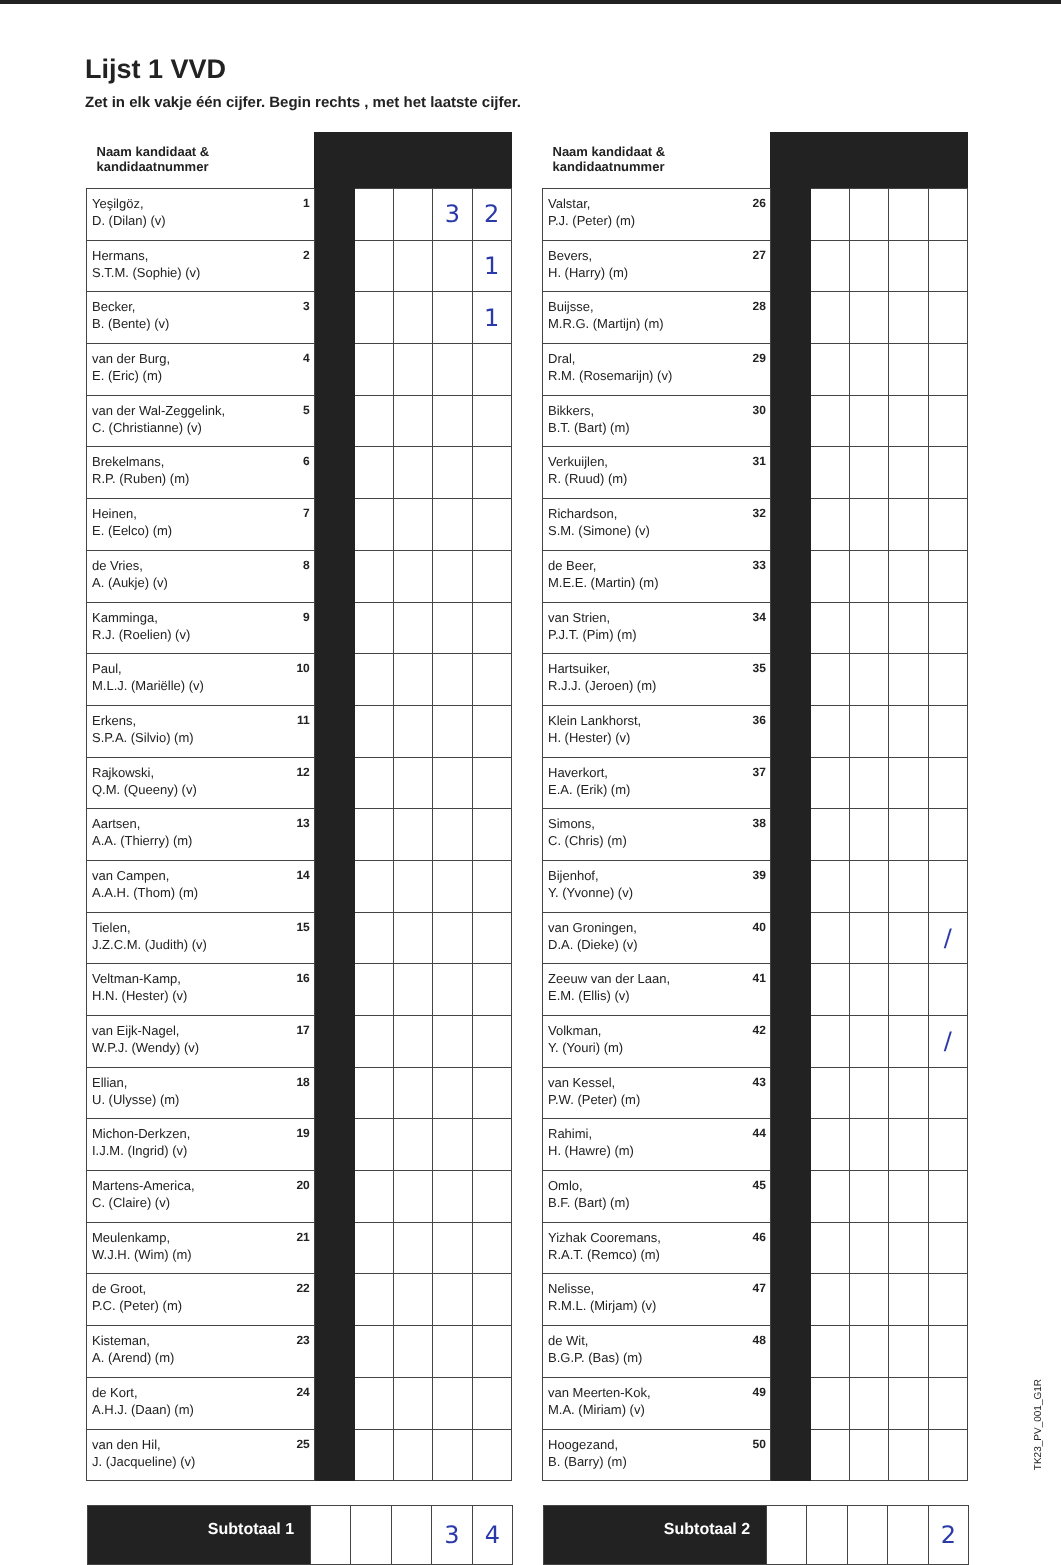Lijst 1 VVD
Zet in elk vakje één cijfer. Begin rechts , met het laatste cijfer.
| Naam kandidaat & kandidaatnummer | | | | | |
| --- | --- | --- | --- | --- | --- |
| 1 Yeşilgöz, D. (Dilan) (v) | | | | 3 | 2 |
| 2 Hermans, S.T.M. (Sophie) (v) | | | | | 1 |
| 3 Becker, B. (Bente) (v) | | | | | 1 |
| 4 van der Burg, E. (Eric) (m) | | | | | |
| 5 van der Wal-Zeggelink, C. (Christianne) (v) | | | | | |
| 6 Brekelmans, R.P. (Ruben) (m) | | | | | |
| 7 Heinen, E. (Eelco) (m) | | | | | |
| 8 de Vries, A. (Aukje) (v) | | | | | |
| 9 Kamminga, R.J. (Roelien) (v) | | | | | |
| 10 Paul, M.L.J. (Mariëlle) (v) | | | | | |
| 11 Erkens, S.P.A. (Silvio) (m) | | | | | |
| 12 Rajkowski, Q.M. (Queeny) (v) | | | | | |
| 13 Aartsen, A.A. (Thierry) (m) | | | | | |
| 14 van Campen, A.A.H. (Thom) (m) | | | | | |
| 15 Tielen, J.Z.C.M. (Judith) (v) | | | | | |
| 16 Veltman-Kamp, H.N. (Hester) (v) | | | | | |
| 17 van Eijk-Nagel, W.P.J. (Wendy) (v) | | | | | |
| 18 Ellian, U. (Ulysse) (m) | | | | | |
| 19 Michon-Derkzen, I.J.M. (Ingrid) (v) | | | | | |
| 20 Martens-America, C. (Claire) (v) | | | | | |
| 21 Meulenkamp, W.J.H. (Wim) (m) | | | | | |
| 22 de Groot, P.C. (Peter) (m) | | | | | |
| 23 Kisteman, A. (Arend) (m) | | | | | |
| 24 de Kort, A.H.J. (Daan) (m) | | | | | |
| 25 van den Hil, J. (Jacqueline) (v) | | | | | |
| Naam kandidaat & kandidaatnummer | | | | | |
| --- | --- | --- | --- | --- | --- |
| 26 Valstar, P.J. (Peter) (m) | | | | | |
| 27 Bevers, H. (Harry) (m) | | | | | |
| 28 Buijsse, M.R.G. (Martijn) (m) | | | | | |
| 29 Dral, R.M. (Rosemarijn) (v) | | | | | |
| 30 Bikkers, B.T. (Bart) (m) | | | | | |
| 31 Verkuijlen, R. (Ruud) (m) | | | | | |
| 32 Richardson, S.M. (Simone) (v) | | | | | |
| 33 de Beer, M.E.E. (Martin) (m) | | | | | |
| 34 van Strien, P.J.T. (Pim) (m) | | | | | |
| 35 Hartsuiker, R.J.J. (Jeroen) (m) | | | | | |
| 36 Klein Lankhorst, H. (Hester) (v) | | | | | |
| 37 Haverkort, E.A. (Erik) (m) | | | | | |
| 38 Simons, C. (Chris) (m) | | | | | |
| 39 Bijenhof, Y. (Yvonne) (v) | | | | | |
| 40 van Groningen, D.A. (Dieke) (v) | | | | | / |
| 41 Zeeuw van der Laan, E.M. (Ellis) (v) | | | | | |
| 42 Volkman, Y. (Youri) (m) | | | | | / |
| 43 van Kessel, P.W. (Peter) (m) | | | | | |
| 44 Rahimi, H. (Hawre) (m) | | | | | |
| 45 Omlo, B.F. (Bart) (m) | | | | | |
| 46 Yizhak Cooremans, R.A.T. (Remco) (m) | | | | | |
| 47 Nelisse, R.M.L. (Mirjam) (v) | | | | | |
| 48 de Wit, B.G.P. (Bas) (m) | | | | | |
| 49 van Meerten-Kok, M.A. (Miriam) (v) | | | | | |
| 50 Hoogezand, B. (Barry) (m) | | | | | |
| Subtotaal 1 | | | | 3 | 4 |
| Subtotaal 2 | | | | | 2 |
TK23_PV_001_G1R